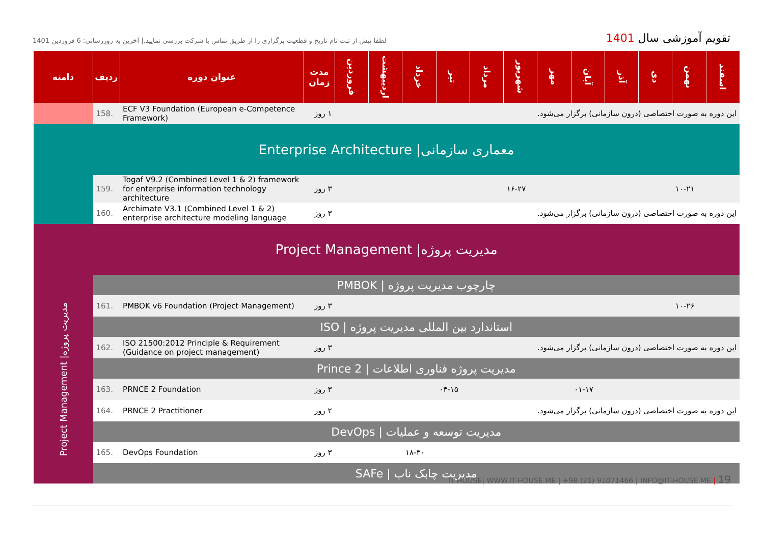لطفا پیش از ثبت نام تاریخ و قطعیت برگزاری را از طریق تماس با شرکت بررسی نمایید.| آخرین به روزرسانی: 6 فروردین 1401
تقویم آموزشی سال 1401
| دامنه | ردیف | عنوان دوره | مدت زمان | فروردین | اردیبهشت | خرداد | تیر | مرداد | شهریور | مهر | آبان | آذر | دی | بهمن | اسفند |
| --- | --- | --- | --- | --- | --- | --- | --- | --- | --- | --- | --- | --- | --- | --- | --- |
| | 158. | ECF V3 Foundation (European e-Competence Framework) | ۱ روز | این دوره به صورت اختصاصی (درون سازمانی) برگزار می‌شود. | | | | | | | | | | | |
| Enterprise Architecture /معماری سازمانی | | | | | | | | | | | | | | | |
| | 159. | Togaf V9.2 (Combined Level 1 & 2) framework for enterprise information technology architecture | ۳ روز | | | | | | ۱۶-۲۷ | | | | | ۱۰-۲۱ | |
| | 160. | Archimate V3.1 (Combined Level 1 & 2) enterprise architecture modeling language | ۳ روز | این دوره به صورت اختصاصی (درون سازمانی) برگزار می‌شود. | | | | | | | | | | | |
| Project Management /مدیریت پروژه | | | | | | | | | | | | | | | |
| Project Management /مدیریت پروژه | PMBOK / چارچوب مدیریت پروژه | | | | | | | | | | | | | | |
| | 161. | PMBOK v6 Foundation (Project Management) | ۳ روز | | | | | | | | | | | ۱۰-۲۶ | |
| | ISO / استاندارد بین المللی مدیریت پروژه | | | | | | | | | | | | | | |
| | 162. | ISO 21500:2012 Principle & Requirement (Guidance on project management) | ۳ روز | این دوره به صورت اختصاصی (درون سازمانی) برگزار می‌شود. | | | | | | | | | | | |
| | Prince 2 / مدیریت پروژه فناوری اطلاعات | | | | | | | | | | | | | | |
| | 163. | PRNCE 2 Foundation | ۳ روز | | | | ۰۴-۱۵ | | | | ۰۱-۱۷ | | | | |
| | 164. | PRNCE 2 Practitioner | ۲ روز | این دوره به صورت اختصاصی (درون سازمانی) برگزار می‌شود. | | | | | | | | | | | |
| | DevOps / مدیریت توسعه و عملیات | | | | | | | | | | | | | | |
| | 165. | DevOps Foundation | ۳ روز | | | ۱۸-۳۰ | | | | | | | | | |
| | SAFe / مدیریت چابک ناب | | | | | | | | | | | | | | |
IT HOUSE| WWW.IT-HOUSE.ME | +98 (21) 91071466 | INFO@IT-HOUSE.ME | 19